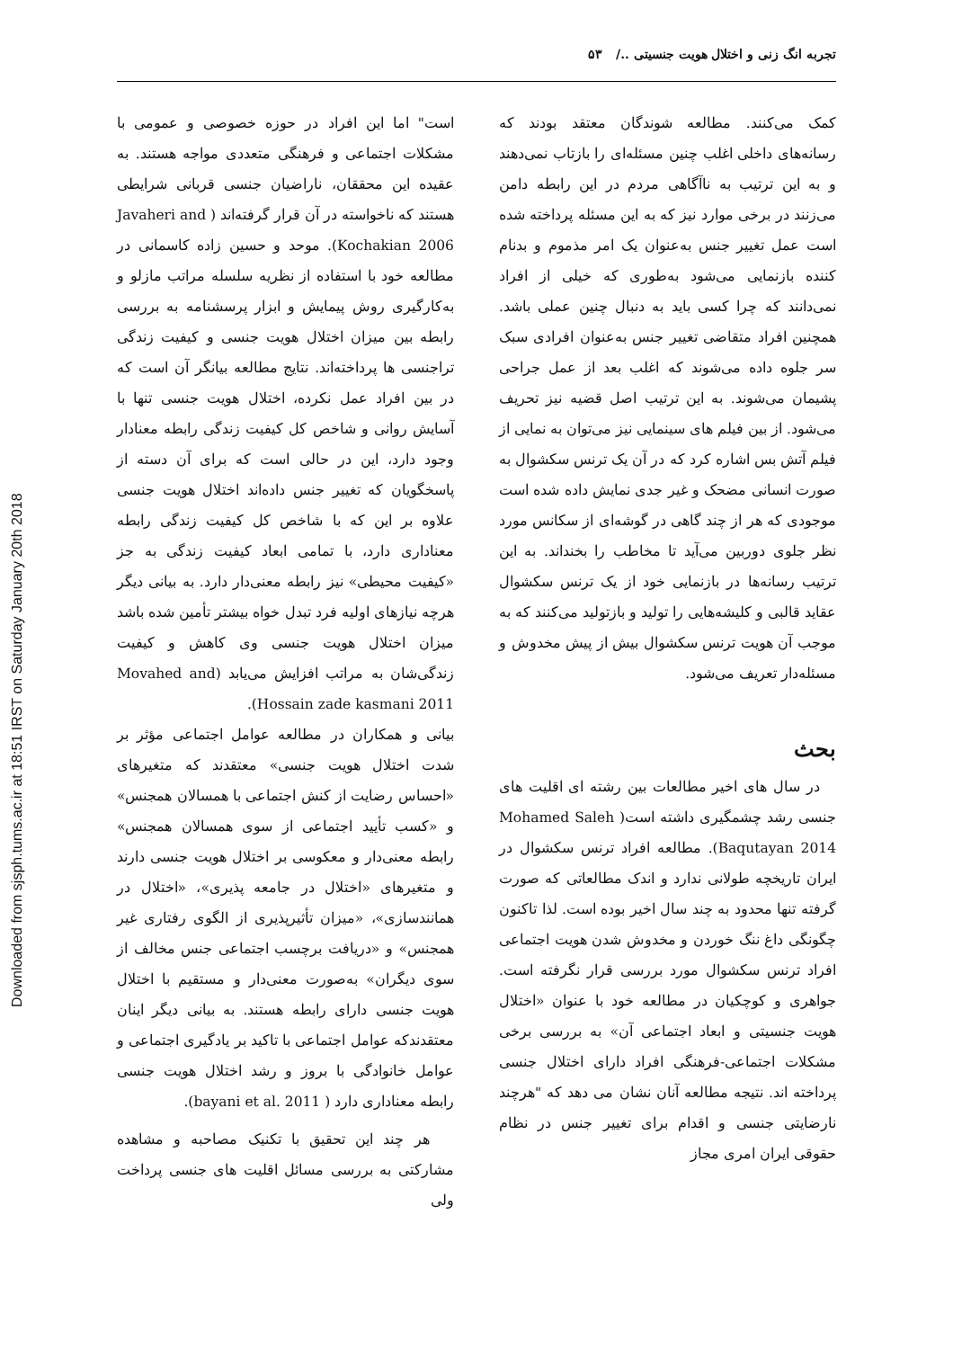Downloaded from sjsph.tums.ac.ir at 18:51 IRST on Saturday January 20th 2018
تجربه انگ زنی و اختلال هویت جنسیتی ../ ۵۳
کمک می‌کنند. مطالعه شوندگان معتقد بودند که رسانه‌های داخلی اغلب چنین مسئله‌ای را بازتاب نمی‌دهند و به این ترتیب به ناآگاهی مردم در این رابطه دامن می‌زنند در برخی موارد نیز که به این مسئله پرداخته شده است عمل تغییر جنس به‌عنوان یک امر مذموم و بدنام کننده بازنمایی می‌شود به‌طوری که خیلی از افراد نمی‌دانند که چرا کسی باید به دنبال چنین عملی باشد. همچنین افراد متقاضی تغییر جنس به‌عنوان افرادی سبک سر جلوه داده می‌شوند که اغلب بعد از عمل جراحی پشیمان می‌شوند. به این ترتیب اصل قضیه نیز تحریف می‌شود. از بین فیلم های سینمایی نیز می‌توان به نمایی از فیلم آتش بس اشاره کرد که در آن یک ترنس سکشوال به صورت انسانی مضحک و غیر جدی نمایش داده شده است موجودی که هر از چند گاهی در گوشه‌ای از سکانس مورد نظر جلوی دوربین می‌آید تا مخاطب را بخنداند. به این ترتیب رسانه‌ها در بازنمایی خود از یک ترنس سکشوال عقاید قالبی و کلیشه‌هایی را تولید و بازتولید می‌کنند که به موجب آن هویت ترنس سکشوال بیش از پیش مخدوش و مسئله‌دار تعریف می‌شود.
بحث
در سال های اخیر مطالعات بین رشته ای اقلیت های جنسی رشد چشمگیری داشته است( Mohamed Saleh Baqutayan 2014). مطالعه افراد ترنس سکشوال در ایران تاریخچه طولانی ندارد و اندک مطالعاتی که صورت گرفته تنها محدود به چند سال اخیر بوده است. لذا تاکنون چگونگی داغ ننگ خوردن و مخدوش شدن هویت اجتماعی افراد ترنس سکشوال مورد بررسی قرار نگرفته است. جواهری و کوچکیان در مطالعه خود با عنوان «اختلال هویت جنسیتی و ابعاد اجتماعی آن» به بررسی برخی مشکلات اجتماعی-فرهنگی افراد دارای اختلال جنسی پرداخته اند. نتیجه مطالعه آنان نشان می دهد که "هرچند نارضایتی جنسی و اقدام برای تغییر جنس در نظام حقوقی ایران امری مجاز
است" اما این افراد در حوزه خصوصی و عمومی با مشکلات اجتماعی و فرهنگی متعددی مواجه هستند. به عقیده این محققان، ناراضیان جنسی قربانی شرایطی هستند که ناخواسته در آن قرار گرفته‌اند ( Javaheri and Kochakian 2006). موحد و حسین زاده کاسمانی در مطالعه خود با استفاده از نظریه سلسله مراتب مازلو و به‌کارگیری روش پیمایش و ابزار پرسشنامه به بررسی رابطه بین میزان اختلال هویت جنسی و کیفیت زندگی تراجنسی ها پرداخته‌اند. نتایج مطالعه بیانگر آن است که در بین افراد عمل نکرده، اختلال هویت جنسی تنها با آسایش روانی و شاخص کل کیفیت زندگی رابطه معنادار وجود دارد، این در حالی است که برای آن دسته از پاسخگویان که تغییر جنس داده‌اند اختلال هویت جنسی علاوه بر این که با شاخص کل کیفیت زندگی رابطه معناداری دارد، با تمامی ابعاد کیفیت زندگی به جز «کیفیت محیطی» نیز رابطه معنی‌دار دارد. به بیانی دیگر هرچه نیازهای اولیه فرد تبدل خواه بیشتر تأمین شده باشد میزان اختلال هویت جنسی وی کاهش و کیفیت زندگی‌شان به مراتب افزایش می‌یابد (Movahed and Hossain zade kasmani 2011).
بیانی و همکاران در مطالعه عوامل اجتماعی مؤثر بر شدت اختلال هویت جنسی» معتقدند که متغیرهای «احساس رضایت از کنش اجتماعی با همسالان همجنس» و «کسب تأیید اجتماعی از سوی همسالان همجنس» رابطه معنی‌دار و معکوسی بر اختلال هویت جنسی دارند و متغیرهای «اختلال در جامعه پذیری»، «اختلال در همانندسازی»، «میزان تأثیرپذیری از الگوی رفتاری غیر همجنس» و «دریافت برچسب اجتماعی جنس مخالف از سوی دیگران» به‌صورت معنی‌دار و مستقیم با اختلال هویت جنسی دارای رابطه هستند. به بیانی دیگر اینان معتقدندکه عوامل اجتماعی با تاکید بر یادگیری اجتماعی و عوامل خانوادگی با بروز و رشد اختلال هویت جنسی رابطه معناداری دارد ( bayani et al. 2011).
هر چند این تحقیق با تکنیک مصاحبه و مشاهده مشارکتی به بررسی مسائل اقلیت های جنسی پرداخت ولی